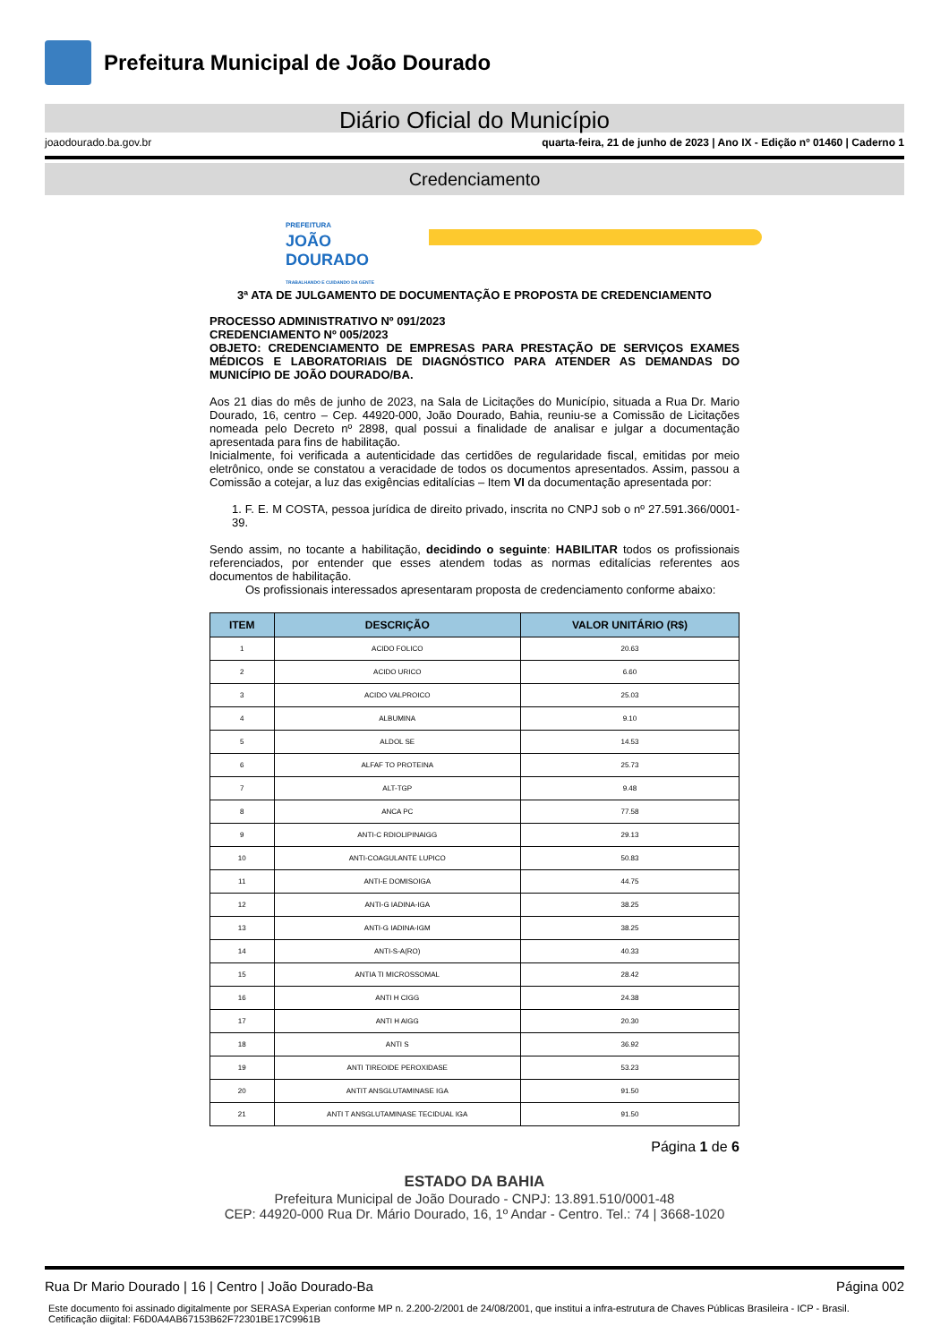Prefeitura Municipal de João Dourado
Diário Oficial do Município
joaodourado.ba.gov.br quarta-feira, 21 de junho de 2023 | Ano IX - Edição nº 01460 | Caderno 1
Credenciamento
PREFEITURA
JOÃO
DOURADO
TRABALHANDO E CUIDANDO DA GENTE
3ª ATA DE JULGAMENTO DE DOCUMENTAÇÃO E PROPOSTA DE CREDENCIAMENTO
PROCESSO ADMINISTRATIVO Nº 091/2023
CREDENCIAMENTO Nº 005/2023
OBJETO: CREDENCIAMENTO DE EMPRESAS PARA PRESTAÇÃO DE SERVIÇOS EXAMES MÉDICOS E LABORATORIAIS DE DIAGNÓSTICO PARA ATENDER AS DEMANDAS DO MUNICÍPIO DE JOÃO DOURADO/BA.
Aos 21 dias do mês de junho de 2023, na Sala de Licitações do Município, situada a Rua Dr. Mario Dourado, 16, centro – Cep. 44920-000, João Dourado, Bahia, reuniu-se a Comissão de Licitações nomeada pelo Decreto nº 2898, qual possui a finalidade de analisar e julgar a documentação apresentada para fins de habilitação.
Inicialmente, foi verificada a autenticidade das certidões de regularidade fiscal, emitidas por meio eletrônico, onde se constatou a veracidade de todos os documentos apresentados. Assim, passou a Comissão a cotejar, a luz das exigências editalícias – Item VI da documentação apresentada por:
1. F. E. M COSTA, pessoa jurídica de direito privado, inscrita no CNPJ sob o nº 27.591.366/0001-39.
Sendo assim, no tocante a habilitação, decidindo o seguinte: HABILITAR todos os profissionais referenciados, por entender que esses atendem todas as normas editalícias referentes aos documentos de habilitação.
Os profissionais interessados apresentaram proposta de credenciamento conforme abaixo:
| ITEM | DESCRIÇÃO | VALOR UNITÁRIO (R$) |
| --- | --- | --- |
| 1 | ACIDO FOLICO | 20.63 |
| 2 | ACIDO URICO | 6.60 |
| 3 | ACIDO VALPROICO | 25.03 |
| 4 | ALBUMINA | 9.10 |
| 5 | ALDOL SE | 14.53 |
| 6 | ALFAF TO PROTEINA | 25.73 |
| 7 | ALT-TGP | 9.48 |
| 8 | ANCA PC | 77.58 |
| 9 | ANTI-C RDIOLIPINAIGG | 29.13 |
| 10 | ANTI-COAGULANTE LUPICO | 50.83 |
| 11 | ANTI-E DOMISOIGA | 44.75 |
| 12 | ANTI-G IADINA-IGA | 38.25 |
| 13 | ANTI-G IADINA-IGM | 38.25 |
| 14 | ANTI-S-A(RO) | 40.33 |
| 15 | ANTIA TI MICROSSOMAL | 28.42 |
| 16 | ANTI H CIGG | 24.38 |
| 17 | ANTI H AIGG | 20.30 |
| 18 | ANTI S | 36.92 |
| 19 | ANTI TIREOIDE PEROXIDASE | 53.23 |
| 20 | ANTIT ANSGLUTAMINASE IGA | 91.50 |
| 21 | ANTI T ANSGLUTAMINASE TECIDUAL IGA | 91.50 |
Página 1 de 6
ESTADO DA BAHIA
Prefeitura Municipal de João Dourado - CNPJ: 13.891.510/0001-48
CEP: 44920-000 Rua Dr. Mário Dourado, 16, 1º Andar - Centro. Tel.: 74 | 3668-1020
Rua Dr Mario Dourado | 16 | Centro | João Dourado-Ba Página 002
Este documento foi assinado digitalmente por SERASA Experian conforme MP n. 2.200-2/2001 de 24/08/2001, que institui a infra-estrutura de Chaves Públicas Brasileira - ICP - Brasil. Cetificação diigital: F6D0A4AB67153B62F72301BE17C9961B